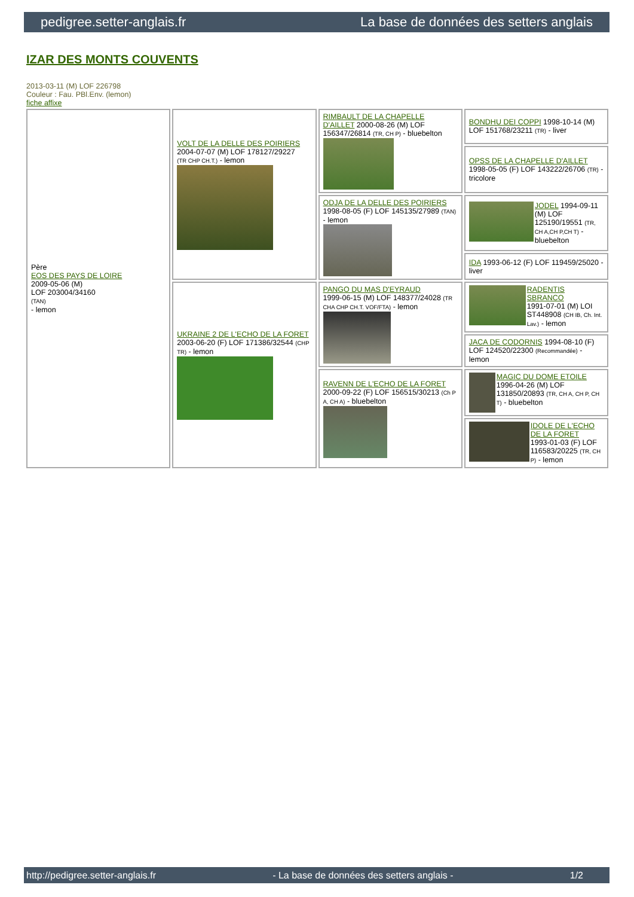pedigree.setter-anglais.fr La base de données des setters anglais
IZAR DES MONTS COUVENTS
2013-03-11 (M) LOF 226798
Couleur : Fau. PBl.Env. (lemon)
fiche affixe
| Père EOS DES PAYS DE LOIRE 2009-05-06 (M) LOF 203004/34160 (TAN) - lemon | VOLT DE LA DELLE DES POIRIERS 2004-07-07 (M) LOF 178127/29227 (TR CHP CH.T.) - lemon | RIMBAULT DE LA CHAPELLE D'AILLET 2000-08-26 (M) LOF 156347/26814 (TR, CH P) - bluebelton | BONDHU DEI COPPI 1998-10-14 (M) LOF 151768/23211 (TR) - liver |
| | | | OPSS DE LA CHAPELLE D'AILLET 1998-05-05 (F) LOF 143222/26706 (TR) - tricolore |
| | | ODJA DE LA DELLE DES POIRIERS 1998-08-05 (F) LOF 145135/27989 (TAN) - lemon | JODEL 1994-09-11 (M) LOF 125190/19551 (TR, CH A,CH P,CH T) - bluebelton |
| | | | IDA 1993-06-12 (F) LOF 119459/25020 - liver |
| | UKRAINE 2 DE L'ECHO DE LA FORET 2003-06-20 (F) LOF 171386/32544 (CHP TR) - lemon | PANGO DU MAS D'EYRAUD 1999-06-15 (M) LOF 148377/24028 (TR CHA CHP CH.T. VOF/FTA) - lemon | RADENTIS SBRANCO 1991-07-01 (M) LOI ST448908 (CH IB, Ch. Int. Lav.) - lemon |
| | | | JACA DE CODORNIS 1994-08-10 (F) LOF 124520/22300 (Recommandée) - lemon |
| | | RAVENN DE L'ECHO DE LA FORET 2000-09-22 (F) LOF 156515/30213 (Ch P A, CH A) - bluebelton | MAGIC DU DOME ETOILE 1996-04-26 (M) LOF 131850/20893 (TR, CH A, CH P, CH T) - bluebelton |
| | | | IDOLE DE L'ECHO DE LA FORET 1993-01-03 (F) LOF 116583/20225 (TR, CH P) - lemon |
http://pedigree.setter-anglais.fr - La base de données des setters anglais - 1/2